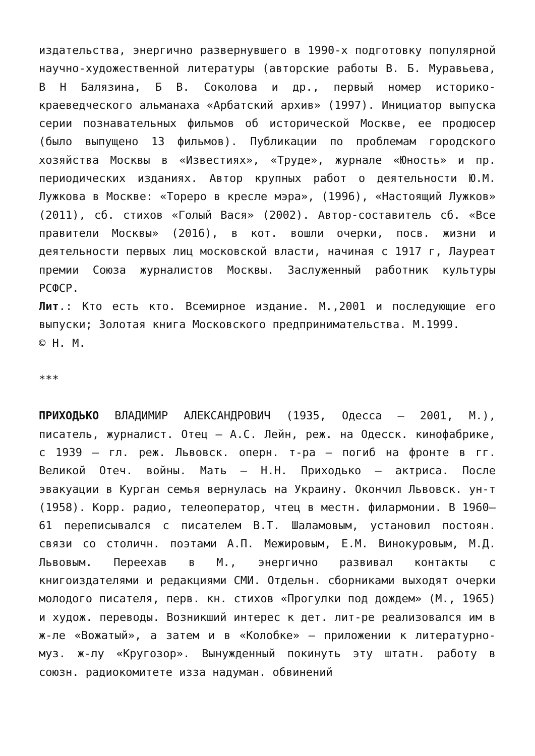издательства, энергично развернувшего в 1990-х подготовку популярной научно-художественной литературы (авторские работы В. Б. Муравьева, В Н Балязина, Б В. Соколова и др., первый номер историко-краеведческого альманаха «Арбатский архив» (1997). Инициатор выпуска серии познавательных фильмов об исторической Москве, ее продюсер (было выпущено 13 фильмов). Публикации по проблемам городского хозяйства Москвы в «Известиях», «Труде», журнале «Юность» и пр. периодических изданиях. Автор крупных работ о деятельности Ю.М. Лужкова в Москве: «Тореро в кресле мэра», (1996), «Настоящий Лужков» (2011), сб. стихов «Голый Вася» (2002). Автор-составитель сб. «Все правители Москвы» (2016), в кот. вошли очерки, посв. жизни и деятельности первых лиц московской власти, начиная с 1917 г, Лауреат премии Союза журналистов Москвы. Заслуженный работник культуры РСФСР.
Лит.: Кто есть кто. Всемирное издание. М.,2001 и последующие его выпуски; Золотая книга Московского предпринимательства. М.1999.
© Н. М.
***
ПРИХОДЬКО ВЛАДИМИР АЛЕКСАНДРОВИЧ (1935, Одесса – 2001, М.), писатель, журналист. Отец – А.С. Лейн, реж. на Одесск. кинофабрике, с 1939 – гл. реж. Львовск. оперн. т-ра – погиб на фронте в гг. Великой Отеч. войны. Мать – Н.Н. Приходько – актриса. После эвакуации в Курган семья вернулась на Украину. Окончил Львовск. ун-т (1958). Корр. радио, телеоператор, чтец в местн. филармонии. В 1960–61 переписывался с писателем В.Т. Шаламовым, установил постоян. связи со столичн. поэтами А.П. Межировым, Е.М. Винокуровым, М.Д. Львовым. Переехав в М., энергично развивал контакты с книгоиздателями и редакциями СМИ. Отдельн. сборниками выходят очерки молодого писателя, перв. кн. стихов «Прогулки под дождем» (М., 1965) и худож. переводы. Возникший интерес к дет. лит-ре реализовался им в ж-ле «Вожатый», а затем и в «Колобке» – приложении к литературно-муз. ж-лу «Кругозор». Вынужденный покинуть эту штатн. работу в союзн. радиокомитете изза надуман. обвинений